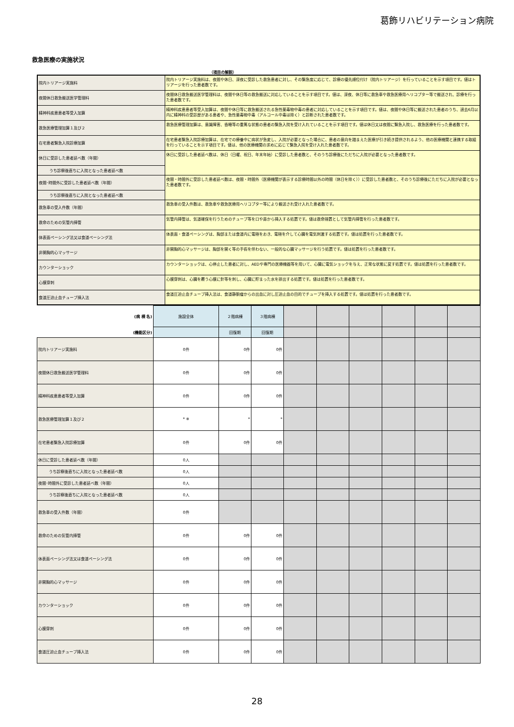葛飾リハビリテーション病院
救急医療の実施状況
（項目の解説）
| 院内トリアージ実施料 | 院内トリアージ実施料は、夜間や休日、深夜に受診した救急患者に対し、その緊急度に応じて、診療の優先順位付け（院内トリアージ）を行っていることを示す項目です。値はトリアージを行った患者数です。 |
| 夜間休日救急搬送医学管理料 | 夜間休日救急搬送医学管理料は、夜間や休日等の救急搬送に対応していることを示す項目です。値は、深夜、休日等に救急車や救急医療用ヘリコプター等で搬送され、診療を行った患者数です。 |
| 精神科疾患患者等受入加算 | 精神科疾患患者等受入加算は、夜間や休日等に救急搬送される急性薬毒物中毒の患者に対応していることを示す項目です。値は、夜間や休日等に搬送された患者のうち、過去6月以内に精神科の受診歴がある患者や、急性薬毒物中毒（アルコール中毒は除く）と診断された患者数です。 |
| 救急医療管理加算１及び２ | 救急医療管理加算は、意識障害、昏睡等の重篤な状態の患者の緊急入院を受け入れていることを示す項目です。値は休日又は夜間に緊急入院し、救急医療を行った患者数です。 |
| 在宅患者緊急入院診療加算 | 在宅患者緊急入院診療加算は、在宅での療養中に病状が急変し、入院が必要となった場合に、患者の意向を踏まえた医療が引き続き提供されるよう、他の医療機関と連携する取組を行っていることを示す項目です。値は、他の医療機関の求めに応じて緊急入院を受け入れた患者数です。 |
| 休日に受診した患者延べ数（年間） | 休日に受診した患者延べ数は、休日（日曜、祝日、年末年始）に受診した患者数と、そのうち診療後にただちに入院が必要となった患者数です。 |
| うち診察後直ちに入院となった患者延べ数 | |
| 夜間･時間外に受診した患者延べ数（年間） | 夜間・時間外に受診した患者延べ数は、夜間・時間外（医療機関が表示する診療時間以外の時間（休日を除く））に受診した患者数と、そのうち診療後にただちに入院が必要となった患者数です。 |
| うち診察後直ちに入院となった患者延べ数 | |
| 救急車の受入件数（年間） | 救急車の受入件数は、救急車や救急医療用ヘリコプター等により搬送され受け入れた患者数です。 |
| 救命のための気管内挿管 | 気管内挿管は、気道確保を行うためのチューブ等を口や鼻から挿入する処置です。値は救命措置として気管内挿管を行った患者数です。 |
| 体表面ペーシング法又は食道ペーシング法 | 体表面・食道ペーシングは、胸部または食道内に電極をおき、電極を介して心臓を電気刺激する処置です。値は処置を行った患者数です。 |
| 非開胸的心マッサージ | 非開胸的心マッサージは、胸部を開く等の手術を伴わない、一般的な心臓マッサージを行う処置です。値は処置を行った患者数です。 |
| カウンターショック | カウンターショックは、心停止した患者に対し、AEDや専門の医療機器等を用いて、心臓に電気ショックを与え、正常な状態に戻す処置です。値は処置を行った患者数です。 |
| 心膜穿刺 | 心膜穿刺は、心臓を覆う心膜に針等を刺し、心臓に貯まった水を排出する処置です。値は処置を行った患者数です。 |
| 食道圧迫止血チューブ挿入法 | 食道圧迫止血チューブ挿入法は、食道静脈瘤からの出血に対し圧迫止血の目的でチューブを挿入する処置です。値は処置を行った患者数です。 |
| (病 棟 名) | 施設全体 | ２階病棟 | ３階病棟 | | | | | | |
| (機能区分) | | 回復期 | 回復期 | | | | | | |
| 院内トリアージ実施料 | 0件 | 0件 | 0件 | | | | | | |
| 夜間休日救急搬送医学管理料 | 0件 | 0件 | 0件 | | | | | | |
| 精神科疾患患者等受入加算 | 0件 | 0件 | 0件 | | | | | | |
| 救急医療管理加算１及び２ | * ※ | * | * | | | | | | |
| 在宅患者緊急入院診療加算 | 0件 | 0件 | 0件 | | | | | | |
| 休日に受診した患者延べ数（年間） | 0人 | | | | | | | | |
| うち診察後直ちに入院となった患者延べ数 | 0人 | | | | | | | | |
| 夜間･時間外に受診した患者延べ数（年間） | 0人 | | | | | | | | |
| うち診察後直ちに入院となった患者延べ数 | 0人 | | | | | | | | |
| 救急車の受入件数（年間） | 0件 | | | | | | | | |
| 救命のための気管内挿管 | 0件 | 0件 | 0件 | | | | | | |
| 体表面ペーシング法又は食道ペーシング法 | 0件 | 0件 | 0件 | | | | | | |
| 非開胸的心マッサージ | 0件 | 0件 | 0件 | | | | | | |
| カウンターショック | 0件 | 0件 | 0件 | | | | | | |
| 心膜穿刺 | 0件 | 0件 | 0件 | | | | | | |
| 食道圧迫止血チューブ挿入法 | 0件 | 0件 | 0件 | | | | | | |
28